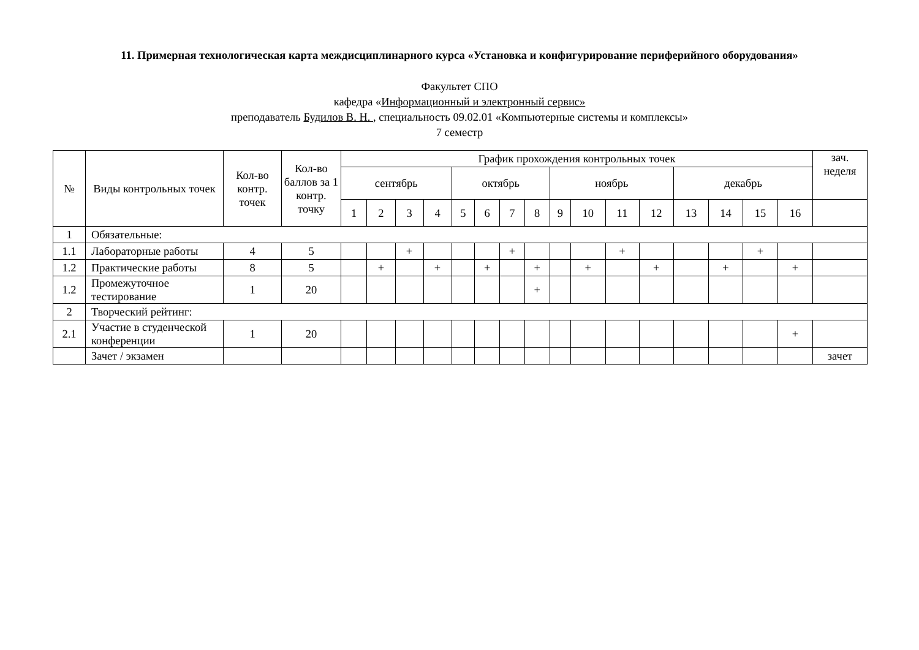11. Примерная технологическая карта междисциплинарного курса «Установка и конфигурирование периферийного оборудования»
Факультет СПО
кафедра «Информационный и электронный сервис»
преподаватель Будилов В. Н. , специальность 09.02.01 «Компьютерные системы и комплексы»
7 семестр
| № | Виды контрольных точек | Кол-во контр. точек | Кол-во баллов за 1 контр. точку | График прохождения контрольных точек | | | | | | | | | | | | | | | | зач. неделя |
| --- | --- | --- | --- | --- | --- | --- | --- | --- | --- | --- | --- | --- | --- | --- | --- | --- | --- | --- | --- | --- |
| | | | | сентябрь | | | | октябрь | | | | ноябрь | | | | декабрь | | | | |
| | | | | 1 | 2 | 3 | 4 | 5 | 6 | 7 | 8 | 9 | 10 | 11 | 12 | 13 | 14 | 15 | 16 | |
| 1 | Обязательные: | | | | | | | | | | | | | | | | | | | |
| 1.1 | Лабораторные работы | 4 | 5 | | | + | | | | + | | | | + | | | | + | | |
| 1.2 | Практические работы | 8 | 5 | | + | | + | | + | | + | | + | | + | | + | | + | |
| 1.2 | Промежуточное тестирование | 1 | 20 | | | | | | | | + | | | | | | | | | |
| 2 | Творческий рейтинг: | | | | | | | | | | | | | | | | | | | |
| 2.1 | Участие в студенческой конференции | 1 | 20 | | | | | | | | | | | | | | | | + | |
| | Зачет / экзамен | | | | | | | | | | | | | | | | | | | зачет |